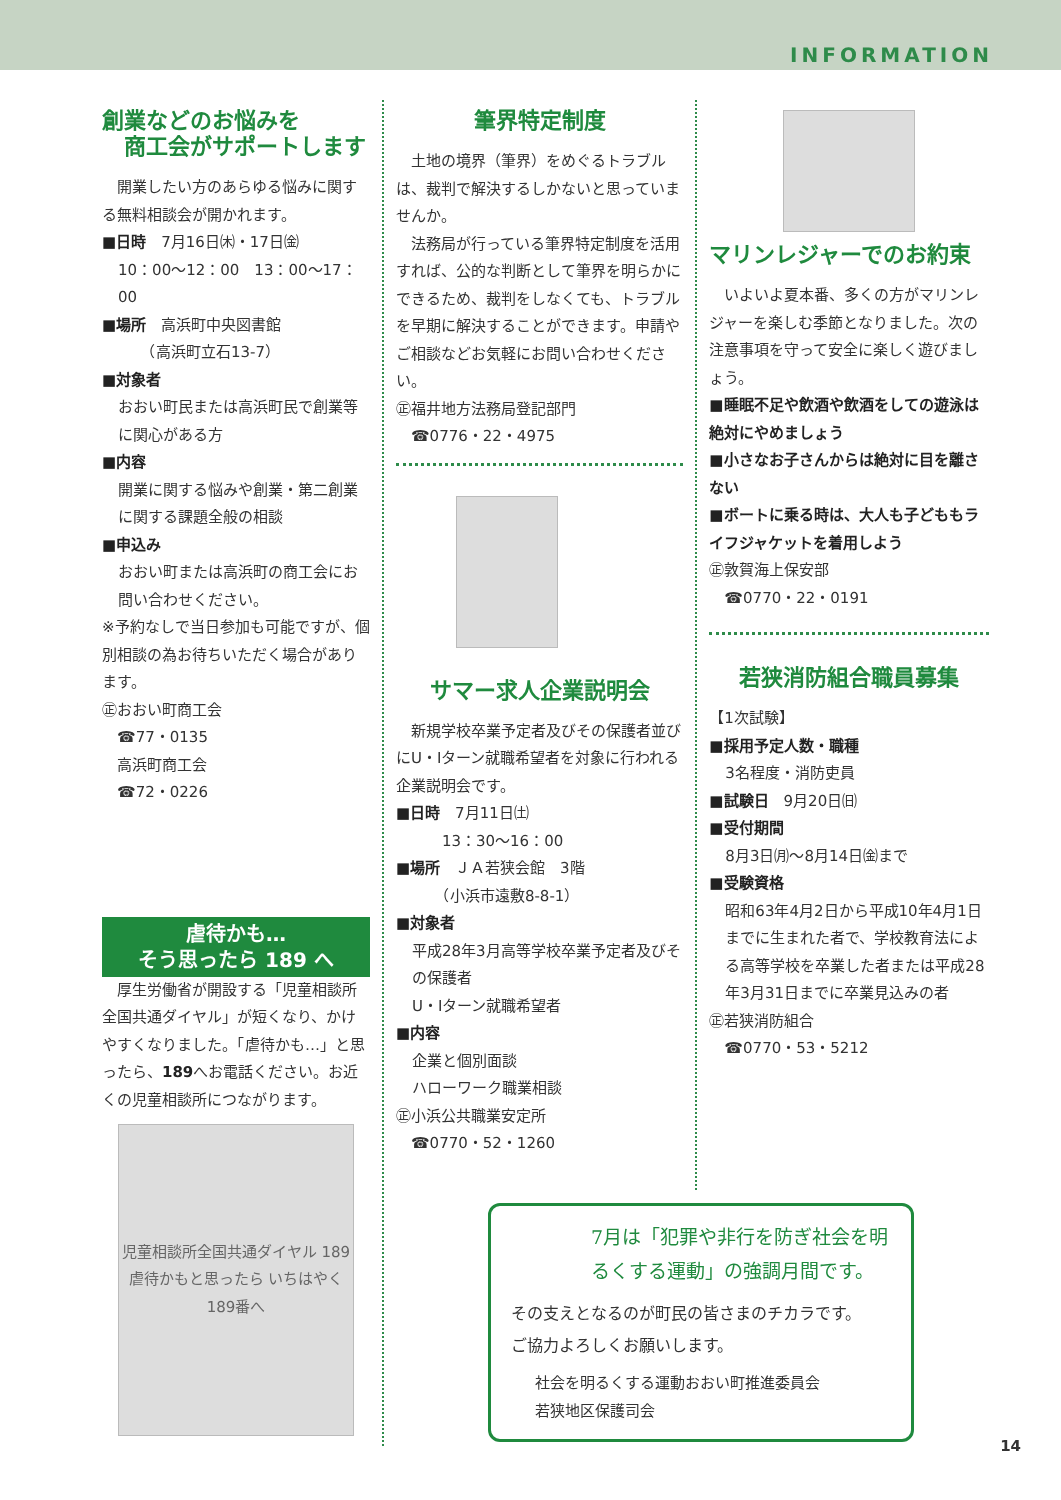INFORMATION
創業などのお悩みを
　商工会がサポートします
　開業したい方のあらゆる悩みに関する無料相談会が開かれます。
■日時　7月16日㈭・17日㈮
10：00～12：00　13：00～17：00
■場所　高浜町中央図書館
　　（高浜町立石13-7）
■対象者
おおい町民または高浜町民で創業等に関心がある方
■内容
開業に関する悩みや創業・第二創業に関する課題全般の相談
■申込み
おおい町または高浜町の商工会にお問い合わせください。
※予約なしで当日参加も可能ですが、個別相談の為お待ちいただく場合があります。
㊣おおい町商工会
　☎77・0135
　高浜町商工会
　☎72・0226
虐待かも…
そう思ったら 189 へ
　厚生労働省が開設する「児童相談所全国共通ダイヤル」が短くなり、かけやすくなりました。「虐待かも…」と思ったら、189へお電話ください。お近くの児童相談所につながります。
児童相談所全国共通ダイヤル 189
虐待かもと思ったら いちはやく189番へ
筆界特定制度
　土地の境界（筆界）をめぐるトラブルは、裁判で解決するしかないと思っていませんか。
　法務局が行っている筆界特定制度を活用すれば、公的な判断として筆界を明らかにできるため、裁判をしなくても、トラブルを早期に解決することができます。申請やご相談などお気軽にお問い合わせください。
㊣福井地方法務局登記部門
　☎0776・22・4975
サマー求人企業説明会
　新規学校卒業予定者及びその保護者並びにU・Iターン就職希望者を対象に行われる企業説明会です。
■日時　7月11日㈯
　　13：30～16：00
■場所　ＪＡ若狭会館　3階
　　（小浜市遠敷8-8-1）
■対象者
平成28年3月高等学校卒業予定者及びその保護者
U・Iターン就職希望者
■内容
企業と個別面談
ハローワーク職業相談
㊣小浜公共職業安定所
　☎0770・52・1260
マリンレジャーでのお約束
　いよいよ夏本番、多くの方がマリンレジャーを楽しむ季節となりました。次の注意事項を守って安全に楽しく遊びましょう。
■睡眠不足や飲酒や飲酒をしての遊泳は絶対にやめましょう
■小さなお子さんからは絶対に目を離さない
■ボートに乗る時は、大人も子どももライフジャケットを着用しよう
㊣敦賀海上保安部
　☎0770・22・0191
若狭消防組合職員募集
【1次試験】
■採用予定人数・職種
3名程度・消防吏員
■試験日　9月20日㈰
■受付期間
8月3日㈪～8月14日㈮まで
■受験資格
昭和63年4月2日から平成10年4月1日までに生まれた者で、学校教育法による高等学校を卒業した者または平成28年3月31日までに卒業見込みの者
㊣若狭消防組合
　☎0770・53・5212
7月は「犯罪や非行を防ぎ社会を明るくする運動」の強調月間です。
その支えとなるのが町民の皆さまのチカラです。
ご協力よろしくお願いします。
社会を明るくする運動おおい町推進委員会
若狭地区保護司会
14